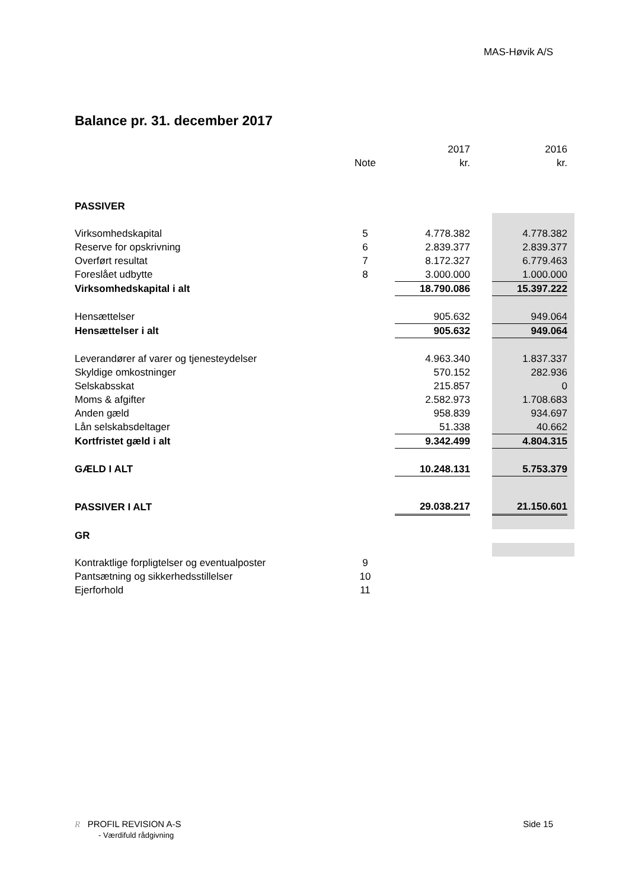MAS-Høvik A/S
Balance pr. 31. december 2017
| | | 2017 | | 2016 | |
| | Note | kr. | | kr. | |
| PASSIVER | | | | | |
| Virksomhedskapital | 5 | 4.778.382 | | 4.778.382 | |
| Reserve for opskrivning | 6 | 2.839.377 | | 2.839.377 | |
| Overført resultat | 7 | 8.172.327 | | 6.779.463 | |
| Foreslået udbytte | 8 | 3.000.000 | | 1.000.000 | |
| Virksomhedskapital i alt | | 18.790.086 | | 15.397.222 | |
| Hensættelser | | 905.632 | | 949.064 | |
| Hensættelser i alt | | 905.632 | | 949.064 | |
| Leverandører af varer og tjenesteydelser | | 4.963.340 | | 1.837.337 | |
| Skyldige omkostninger | | 570.152 | | 282.936 | |
| Selskabsskat | | 215.857 | | 0 | |
| Moms & afgifter | | 2.582.973 | | 1.708.683 | |
| Anden gæld | | 958.839 | | 934.697 | |
| Lån selskabsdeltager | | 51.338 | | 40.662 | |
| Kortfristet gæld i alt | | 9.342.499 | | 4.804.315 | |
| GÆLD I ALT | | 10.248.131 | | 5.753.379 | |
| PASSIVER I ALT | | 29.038.217 | | 21.150.601 | |
| GR | | | | | |
| Kontraktlige forpligtelser og eventualposter | 9 | | | | |
| Pantsætning og sikkerhedsstillelser | 10 | | | | |
| Ejerforhold | 11 | | | | |
R PROFIL REVISION A-S
- Værdifuld rådgivning
Side 15